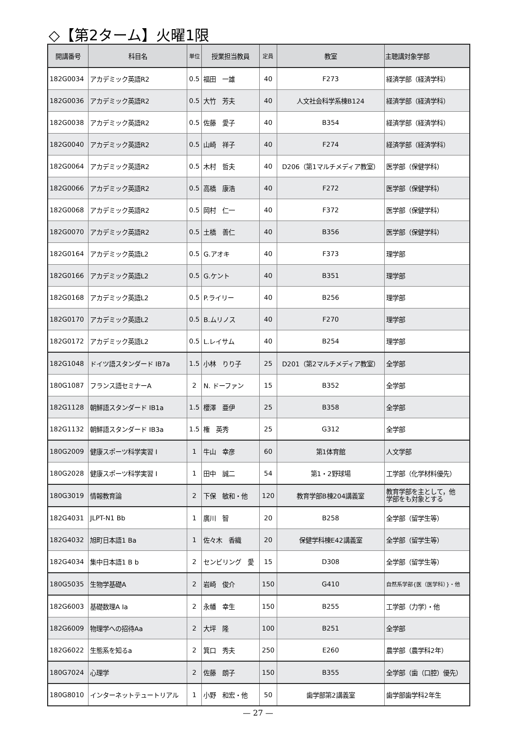◇【第2ターム】火曜1限
| 開講番号 | 科目名 | 単位 | 授業担当教員 | 定員 | 教室 | 主聴講対象学部 |
| --- | --- | --- | --- | --- | --- | --- |
| 182G0034 | アカデミック英語R2 | 0.5 | 福田 一雄 | 40 | F273 | 経済学部（経済学科） |
| 182G0036 | アカデミック英語R2 | 0.5 | 大竹 芳夫 | 40 | 人文社会科学系棟B124 | 経済学部（経済学科） |
| 182G0038 | アカデミック英語R2 | 0.5 | 佐藤 愛子 | 40 | B354 | 経済学部（経済学科） |
| 182G0040 | アカデミック英語R2 | 0.5 | 山崎 祥子 | 40 | F274 | 経済学部（経済学科） |
| 182G0064 | アカデミック英語R2 | 0.5 | 木村 哲夫 | 40 | D206（第1マルチメディア教室） | 医学部（保健学科） |
| 182G0066 | アカデミック英語R2 | 0.5 | 高橋 康浩 | 40 | F272 | 医学部（保健学科） |
| 182G0068 | アカデミック英語R2 | 0.5 | 岡村 仁一 | 40 | F372 | 医学部（保健学科） |
| 182G0070 | アカデミック英語R2 | 0.5 | 土橋 善仁 | 40 | B356 | 医学部（保健学科） |
| 182G0164 | アカデミック英語L2 | 0.5 | G.アオキ | 40 | F373 | 理学部 |
| 182G0166 | アカデミック英語L2 | 0.5 | G.ケント | 40 | B351 | 理学部 |
| 182G0168 | アカデミック英語L2 | 0.5 | P.ライリー | 40 | B256 | 理学部 |
| 182G0170 | アカデミック英語L2 | 0.5 | B.ムリノス | 40 | F270 | 理学部 |
| 182G0172 | アカデミック英語L2 | 0.5 | L.レイサム | 40 | B254 | 理学部 |
| 182G1048 | ドイツ語スタンダード IB7a | 1.5 | 小林 りり子 | 25 | D201（第2マルチメディア教室） | 全学部 |
| 180G1087 | フランス語セミナーA | 2 | N. ドーファン | 15 | B352 | 全学部 |
| 182G1128 | 朝鮮語スタンダード IB1a | 1.5 | 櫻澤 亜伊 | 25 | B358 | 全学部 |
| 182G1132 | 朝鮮語スタンダード IB3a | 1.5 | 権 英秀 | 25 | G312 | 全学部 |
| 180G2009 | 健康スポーツ科学実習 I | 1 | 牛山 幸彦 | 60 | 第1体育館 | 人文学部 |
| 180G2028 | 健康スポーツ科学実習 I | 1 | 田中 誠二 | 54 | 第1・2野球場 | 工学部（化学材料優先） |
| 180G3019 | 情報教育論 | 2 | 下保 敏和・他 | 120 | 教育学部B棟204講義室 | 教育学部を主として，他 学部をも対象とする |
| 182G4031 | JLPT-N1 Bb | 1 | 廣川 智 | 20 | B258 | 全学部（留学生等） |
| 182G4032 | 旭町日本語1 Ba | 1 | 佐々木 香織 | 20 | 保健学科棟E42講義室 | 全学部（留学生等） |
| 182G4034 | 集中日本語1 B b | 2 | センビリング 愛 | 15 | D308 | 全学部（留学生等） |
| 180G5035 | 生物学基礎A | 2 | 岩崎 俊介 | 150 | G410 | 自然系学部{医（医学科）}・他 |
| 182G6003 | 基礎数理A Ia | 2 | 永幡 幸生 | 150 | B255 | 工学部（力学）・他 |
| 182G6009 | 物理学への招待Aa | 2 | 大坪 隆 | 100 | B251 | 全学部 |
| 182G6022 | 生態系を知るa | 2 | 箕口 秀夫 | 250 | E260 | 農学部（農学科2年） |
| 180G7024 | 心理学 | 2 | 佐藤 朗子 | 150 | B355 | 全学部（歯（口腔）優先） |
| 180G8010 | インターネットテュートリアル | 1 | 小野 和宏・他 | 50 | 歯学部第2講義室 | 歯学部歯学科2年生 |
— 27 —